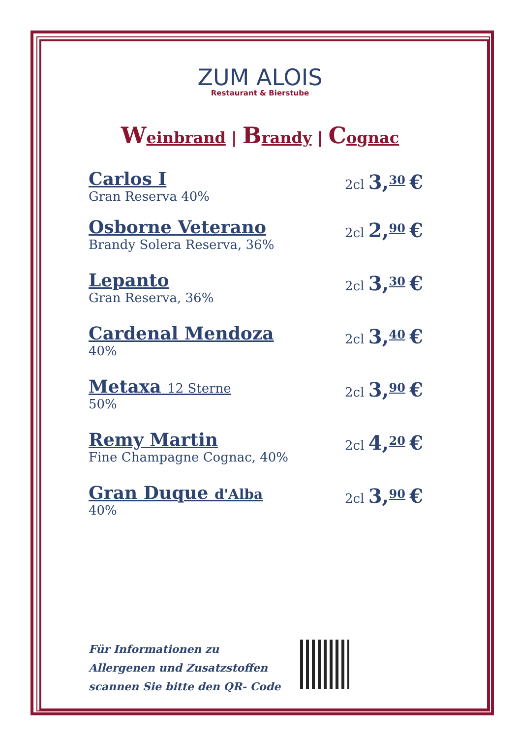ZUM ALOIS
Restaurant & Bierstube
Weinbrand | Brandy | Cognac
Carlos I
Gran Reserva 40%
2cl 3,<sup>30</sup> €
Osborne Veterano
Brandy Solera Reserva, 36%
2cl 2,<sup>90</sup> €
Lepanto
Gran Reserva, 36%
2cl 3,<sup>30</sup> €
Cardenal Mendoza
40%
2cl 3,<sup>40</sup> €
Metaxa 12 Sterne
50%
2cl 3,<sup>90</sup> €
Remy Martin
Fine Champagne Cognac, 40%
2cl 4,<sup>20</sup> €
Gran Duque d'Alba
40%
2cl 3,<sup>90</sup> €
Für Informationen zu
Allergenen und Zusatzstoffen
scannen Sie bitte den QR- Code